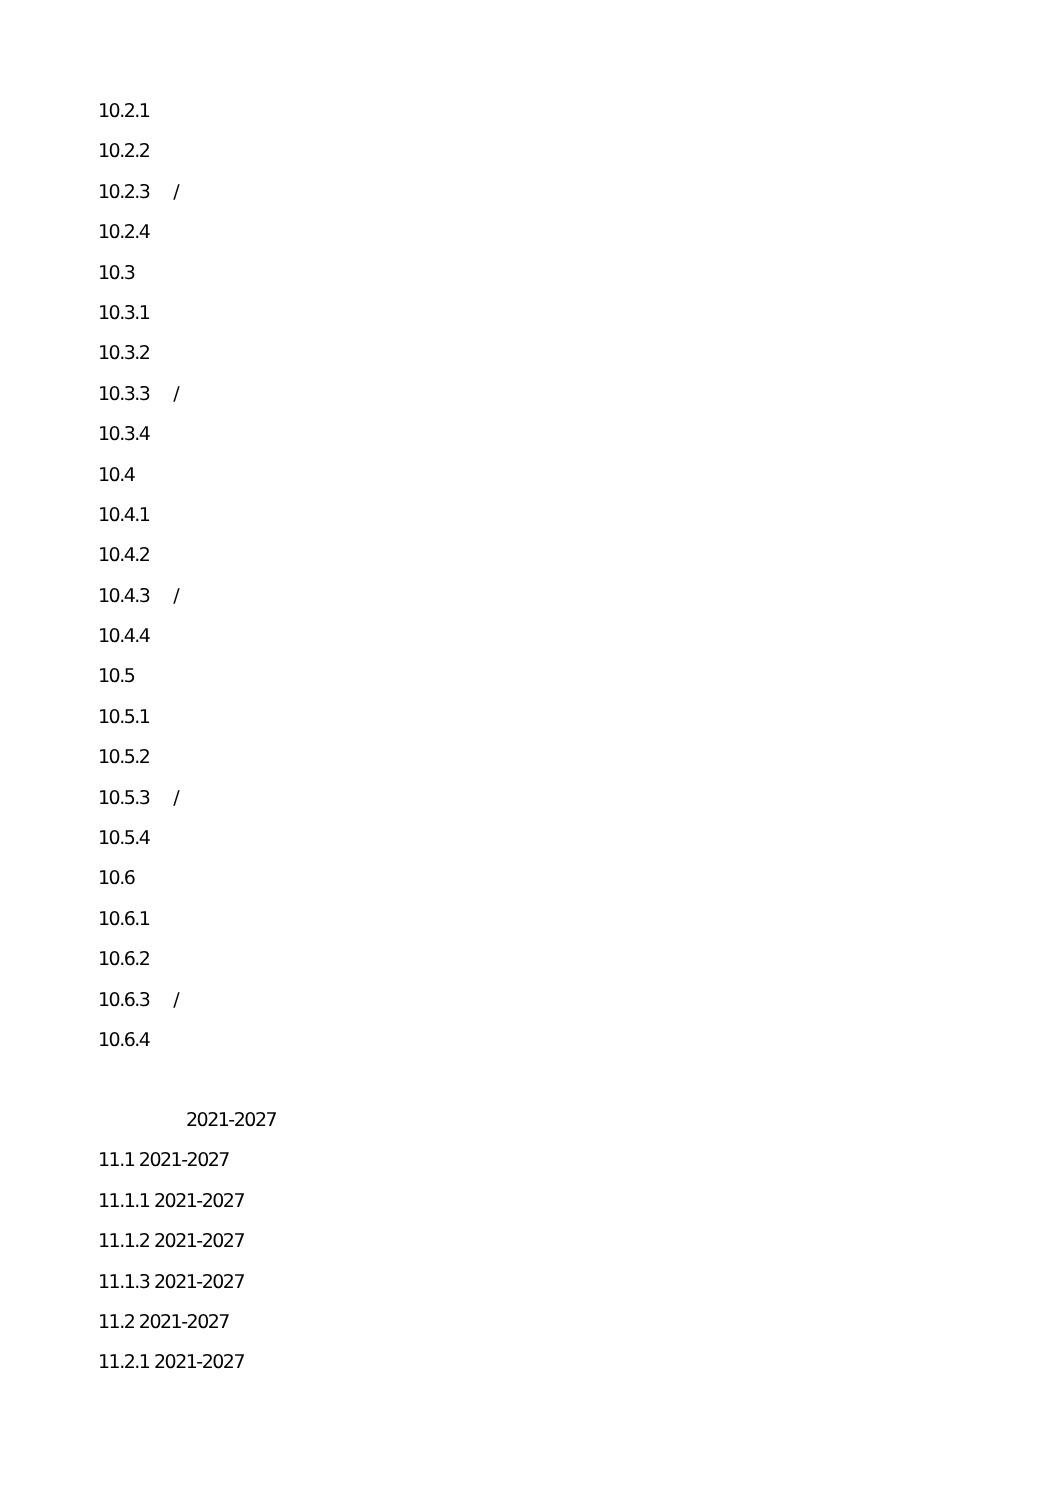10.2.1
10.2.2
10.2.3 /
10.2.4
10.3
10.3.1
10.3.2
10.3.3 /
10.3.4
10.4
10.4.1
10.4.2
10.4.3 /
10.4.4
10.5
10.5.1
10.5.2
10.5.3 /
10.5.4
10.6
10.6.1
10.6.2
10.6.3 /
10.6.4
2021-2027
11.1 2021-2027
11.1.1 2021-2027
11.1.2 2021-2027
11.1.3 2021-2027
11.2 2021-2027
11.2.1 2021-2027